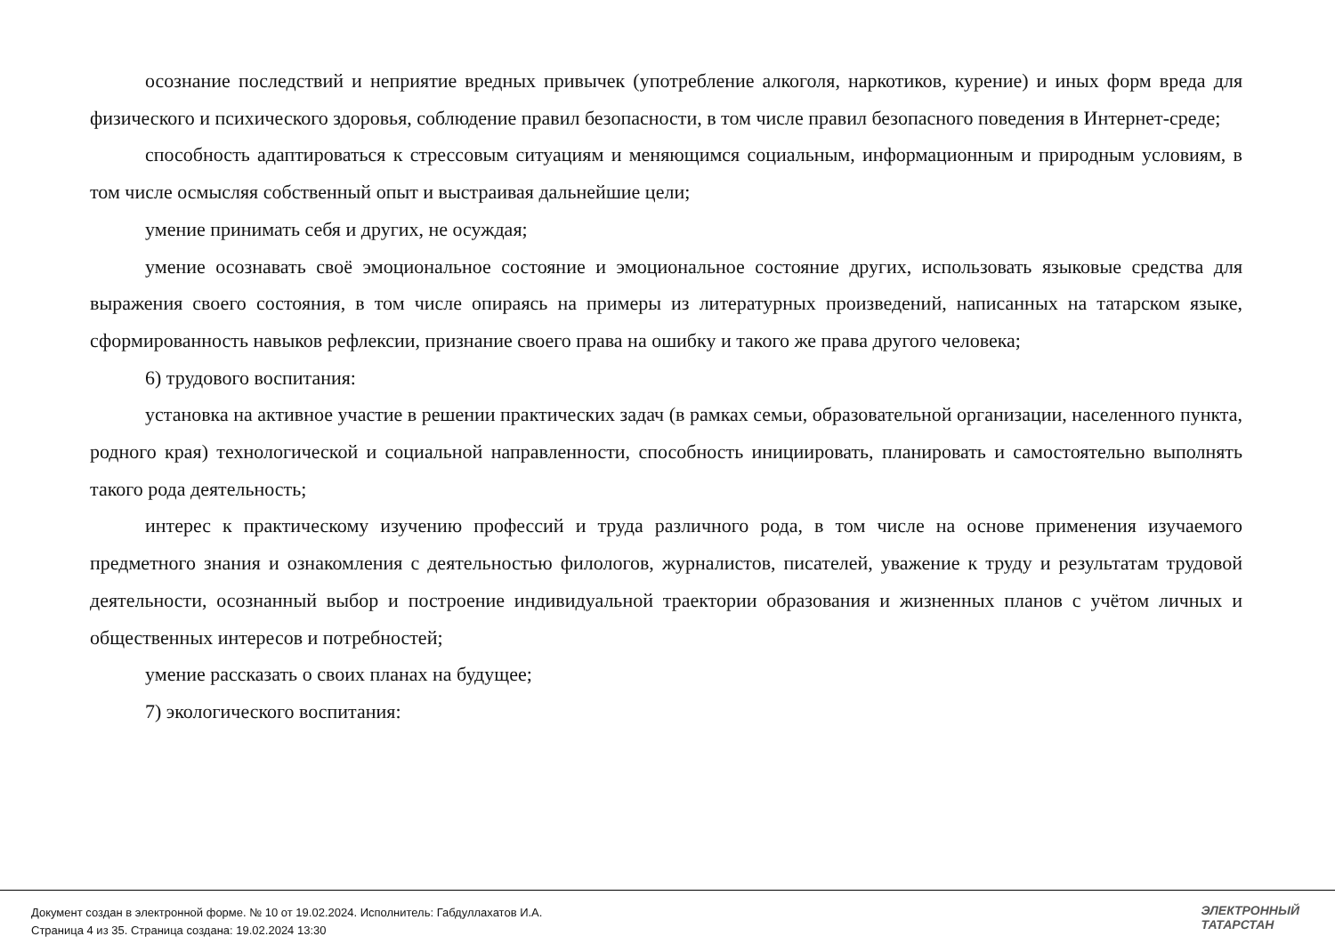осознание последствий и неприятие вредных привычек (употребление алкоголя, наркотиков, курение) и иных форм вреда для физического и психического здоровья, соблюдение правил безопасности, в том числе правил безопасного поведения в Интернет-среде;
способность адаптироваться к стрессовым ситуациям и меняющимся социальным, информационным и природным условиям, в том числе осмысляя собственный опыт и выстраивая дальнейшие цели;
умение принимать себя и других, не осуждая;
умение осознавать своё эмоциональное состояние и эмоциональное состояние других, использовать языковые средства для выражения своего состояния, в том числе опираясь на примеры из литературных произведений, написанных на татарском языке, сформированность навыков рефлексии, признание своего права на ошибку и такого же права другого человека;
6) трудового воспитания:
установка на активное участие в решении практических задач (в рамках семьи, образовательной организации, населенного пункта, родного края) технологической и социальной направленности, способность инициировать, планировать и самостоятельно выполнять такого рода деятельность;
интерес к практическому изучению профессий и труда различного рода, в том числе на основе применения изучаемого предметного знания и ознакомления с деятельностью филологов, журналистов, писателей, уважение к труду и результатам трудовой деятельности, осознанный выбор и построение индивидуальной траектории образования и жизненных планов с учётом личных и общественных интересов и потребностей;
умение рассказать о своих планах на будущее;
7) экологического воспитания:
Документ создан в электронной форме. № 10 от 19.02.2024. Исполнитель: Габдуллахатов И.А.
Страница 4 из 35. Страница создана: 19.02.2024 13:30
ЭЛЕКТРОННЫЙ
ТАТАРСТАН